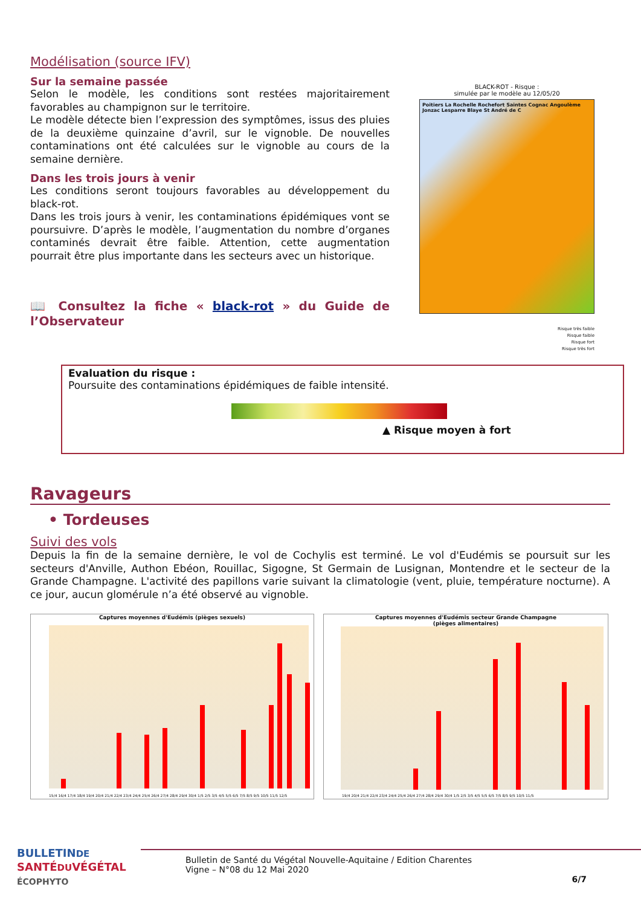Modélisation (source IFV)
Sur la semaine passée
Selon le modèle, les conditions sont restées majoritairement favorables au champignon sur le territoire.
Le modèle détecte bien l’expression des symptômes, issus des pluies de la deuxième quinzaine d’avril, sur le vignoble. De nouvelles contaminations ont été calculées sur le vignoble au cours de la semaine dernière.
Dans les trois jours à venir
Les conditions seront toujours favorables au développement du black-rot.
Dans les trois jours à venir, les contaminations épidémiques vont se poursuivre. D’après le modèle, l’augmentation du nombre d’organes contaminés devrait être faible. Attention, cette augmentation pourrait être plus importante dans les secteurs avec un historique.
📖 Consultez la fiche « black-rot » du Guide de l’Observateur
BLACK-ROT - Risque :
simulée par le modèle au 12/05/20
Poitiers La Rochelle Rochefort Saintes Cognac Angoulème Jonzac Lesparre Blaye St André de C
Risque très faible
Risque faible
Risque fort
Risque très fort
Evaluation du risque :
Poursuite des contaminations épidémiques de faible intensité.
▲ Risque moyen à fort
Ravageurs
• Tordeuses
Suivi des vols
Depuis la fin de la semaine dernière, le vol de Cochylis est terminé. Le vol d'Eudémis se poursuit sur les secteurs d'Anville, Authon Ebéon, Rouillac, Sigogne, St Germain de Lusignan, Montendre et le secteur de la Grande Champagne. L'activité des papillons varie suivant la climatologie (vent, pluie, température nocturne). A ce jour, aucun glomérule n’a été observé au vignoble.
Captures moyennes d'Eudémis (pièges sexuels)
15/4 16/4 17/4 18/4 19/4 20/4 21/4 22/4 23/4 24/4 25/4 26/4 27/4 28/4 29/4 30/4 1/5 2/5 3/5 4/5 5/5 6/5 7/5 8/5 9/5 10/5 11/5 12/5
Captures moyennes d'Eudémis secteur Grande Champagne
(pièges alimentaires)
19/4 20/4 21/4 22/4 23/4 24/4 25/4 26/4 27/4 28/4 29/4 30/4 1/5 2/5 3/5 4/5 5/5 6/5 7/5 8/5 9/5 10/5 11/5
BULLETINDE
SANTÉDUVÉGÉTAL
ÉCOPHYTO
Bulletin de Santé du Végétal Nouvelle-Aquitaine / Edition Charentes
Vigne – N°08 du 12 Mai 2020
6/7